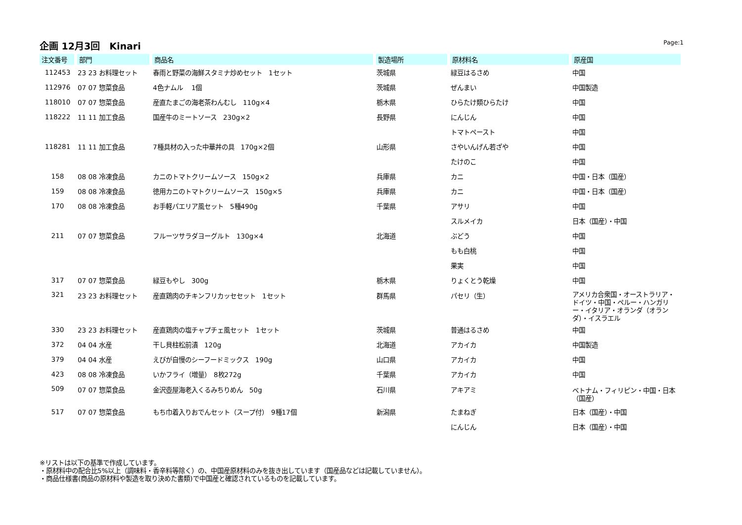企画 12月3回　Kinari
Page:1
| 注文番号 | 部門 | 商品名 | 製造場所 | 原材料名 | 原産国 |
| --- | --- | --- | --- | --- | --- |
| 112453 | 23 23 お料理セット | 春雨と野菜の海鮮スタミナ炒めセット 1セット | 茨城県 | 緑豆はるさめ | 中国 |
| 112976 | 07 07 惣菜食品 | 4色ナムル 1個 | 茨城県 | ぜんまい | 中国製造 |
| 118010 | 07 07 惣菜食品 | 産直たまごの海老茶わんむし 110g×4 | 栃木県 | ひらたけ類ひらたけ | 中国 |
| 118222 | 11 11 加工食品 | 国産牛のミートソース 230g×2 | 長野県 | にんじん | 中国 |
| | | | | トマトペースト | 中国 |
| 118281 | 11 11 加工食品 | 7種具材の入った中華丼の具 170g×2個 | 山形県 | さやいんげん若ざや | 中国 |
| | | | | たけのこ | 中国 |
| 158 | 08 08 冷凍食品 | カニのトマトクリームソース 150g×2 | 兵庫県 | カニ | 中国・日本（国産） |
| 159 | 08 08 冷凍食品 | 徳用カニのトマトクリームソース 150g×5 | 兵庫県 | カニ | 中国・日本（国産） |
| 170 | 08 08 冷凍食品 | お手軽パエリア風セット 5種490g | 千葉県 | アサリ | 中国 |
| | | | | スルメイカ | 日本（国産）・中国 |
| 211 | 07 07 惣菜食品 | フルーツサラダヨーグルト 130g×4 | 北海道 | ぶどう | 中国 |
| | | | | もも白桃 | 中国 |
| | | | | 果実 | 中国 |
| 317 | 07 07 惣菜食品 | 緑豆もやし 300g | 栃木県 | りょくとう乾燥 | 中国 |
| 321 | 23 23 お料理セット | 産直鶏肉のチキンフリカッセセット 1セット | 群馬県 | パセリ（生） | アメリカ合衆国・オーストラリア・ドイツ・中国・ペルー・ハンガリー・イタリア・オランダ（オランダ）・イスラエル |
| 330 | 23 23 お料理セット | 産直鶏肉の塩チャプチェ風セット 1セット | 茨城県 | 普通はるさめ | 中国 |
| 372 | 04 04 水産 | 干し貝柱松前漬 120g | 北海道 | アカイカ | 中国製造 |
| 379 | 04 04 水産 | えびが自慢のシーフードミックス 190g | 山口県 | アカイカ | 中国 |
| 423 | 08 08 冷凍食品 | いかフライ（増量） 8枚272g | 千葉県 | アカイカ | 中国 |
| 509 | 07 07 惣菜食品 | 金沢壺屋海老入くるみちりめん 50g | 石川県 | アキアミ | ベトナム・フィリピン・中国・日本（国産） |
| 517 | 07 07 惣菜食品 | もち巾着入りおでんセット（スープ付） 9種17個 | 新潟県 | たまねぎ | 日本（国産）・中国 |
| | | | | にんじん | 日本（国産）・中国 |
※リストは以下の基準で作成しています。
・原材料中の配合比5%以上（調味料・香辛料等除く）の、中国産原材料のみを抜き出しています（国産品などは記載していません）。
・商品仕様書(商品の原材料や製造を取り決めた書類)で中国産と確認されているものを記載しています。